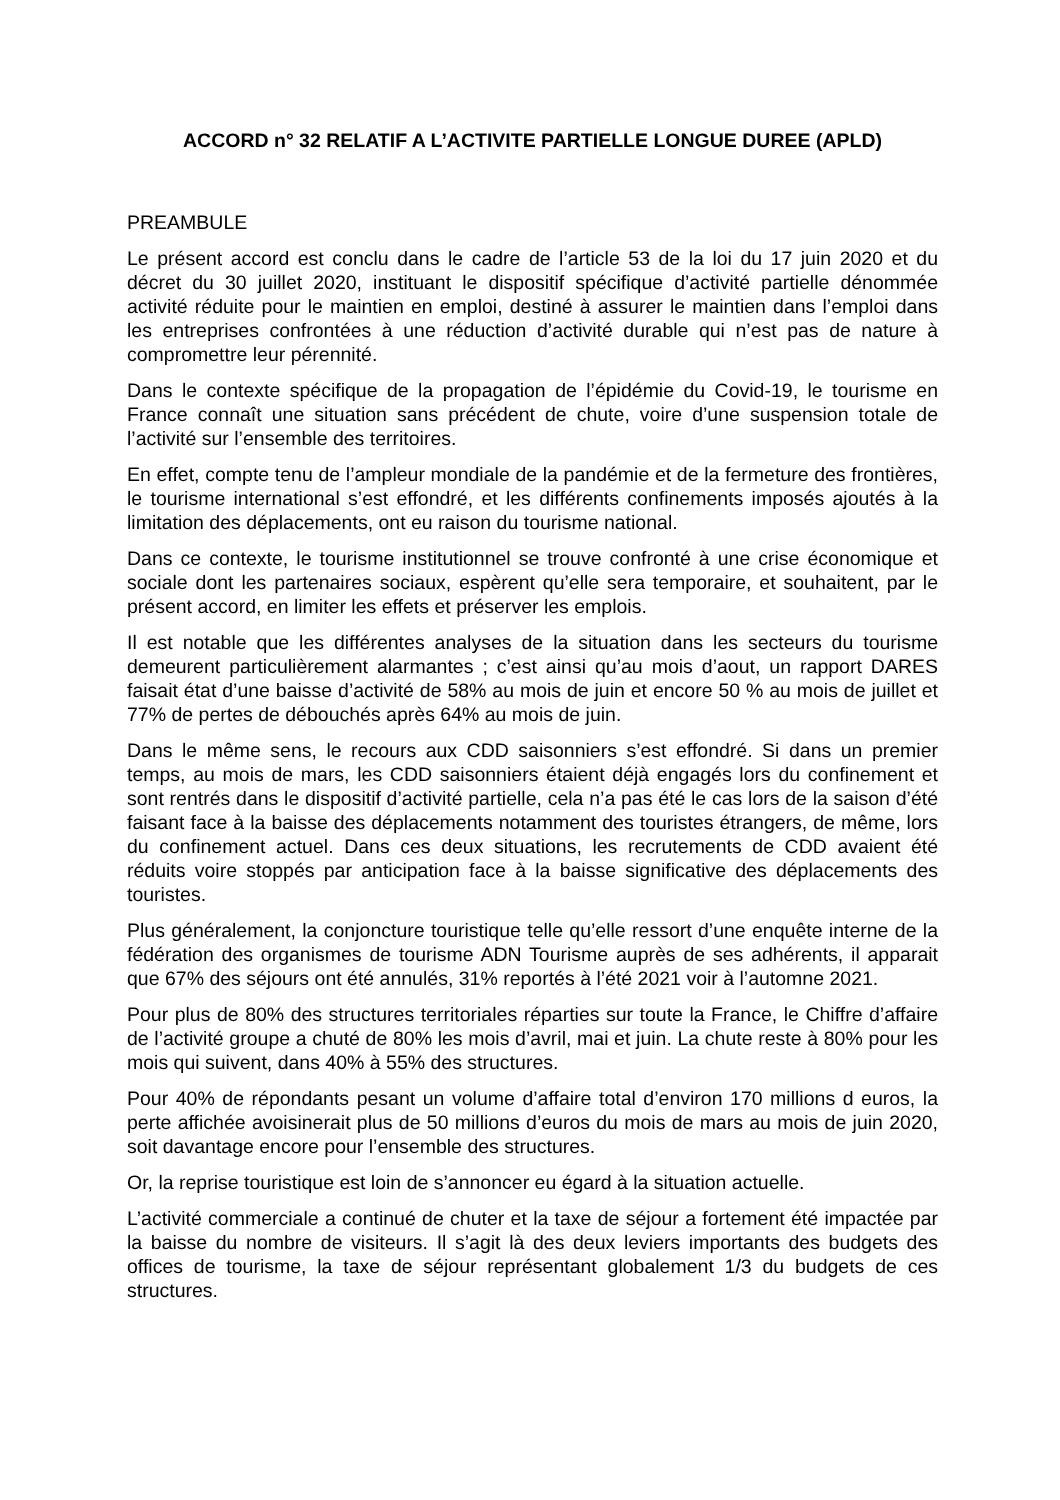ACCORD n° 32 RELATIF A L’ACTIVITE PARTIELLE LONGUE DUREE (APLD)
PREAMBULE
Le présent accord est conclu dans le cadre de l’article 53 de la loi du 17 juin 2020 et du décret du 30 juillet 2020, instituant le dispositif spécifique d’activité partielle dénommée activité réduite pour le maintien en emploi, destiné à assurer le maintien dans l’emploi dans les entreprises confrontées à une réduction d’activité durable qui n’est pas de nature à compromettre leur pérennité.
Dans le contexte spécifique de la propagation de l’épidémie du Covid-19, le tourisme en France connaît une situation sans précédent de chute, voire d’une suspension totale de l’activité sur l’ensemble des territoires.
En effet, compte tenu de l’ampleur mondiale de la pandémie et de la fermeture des frontières, le tourisme international s’est effondré, et les différents confinements imposés ajoutés à la limitation des déplacements, ont eu raison du tourisme national.
Dans ce contexte, le tourisme institutionnel se trouve confronté à une crise économique et sociale dont les partenaires sociaux, espèrent qu’elle sera temporaire, et souhaitent, par le présent accord, en limiter les effets et préserver les emplois.
Il est notable que les différentes analyses de la situation dans les secteurs du tourisme demeurent particulièrement alarmantes ; c’est ainsi qu’au mois d’aout, un rapport DARES faisait état d’une baisse d’activité de 58% au mois de juin et encore 50 % au mois de juillet et 77% de pertes de débouchés après 64% au mois de juin.
Dans le même sens, le recours aux CDD saisonniers s’est effondré. Si dans un premier temps, au mois de mars, les CDD saisonniers étaient déjà engagés lors du confinement et sont rentrés dans le dispositif d’activité partielle, cela n’a pas été le cas lors de la saison d’été faisant face à la baisse des déplacements notamment des touristes étrangers, de même, lors du confinement actuel. Dans ces deux situations, les recrutements de CDD avaient été réduits voire stoppés par anticipation face à la baisse significative des déplacements des touristes.
Plus généralement, la conjoncture touristique telle qu’elle ressort d’une enquête interne de la fédération des organismes de tourisme ADN Tourisme auprès de ses adhérents, il apparait que 67% des séjours ont été annulés, 31% reportés à l’été 2021 voir à l’automne 2021.
Pour plus de 80% des structures territoriales réparties sur toute la France, le Chiffre d’affaire de l’activité groupe a chuté de 80% les mois d’avril, mai et juin. La chute reste à 80% pour les mois qui suivent, dans 40% à 55% des structures.
Pour 40% de répondants pesant un volume d’affaire total d’environ 170 millions d euros, la perte affichée avoisinerait plus de 50 millions d’euros du mois de mars au mois de juin 2020, soit davantage encore pour l’ensemble des structures.
Or, la reprise touristique est loin de s’annoncer eu égard à la situation actuelle.
L’activité commerciale a continué de chuter et la taxe de séjour a fortement été impactée par la baisse du nombre de visiteurs. Il s’agit là des deux leviers importants des budgets des offices de tourisme, la taxe de séjour représentant globalement 1/3 du budgets de ces structures.